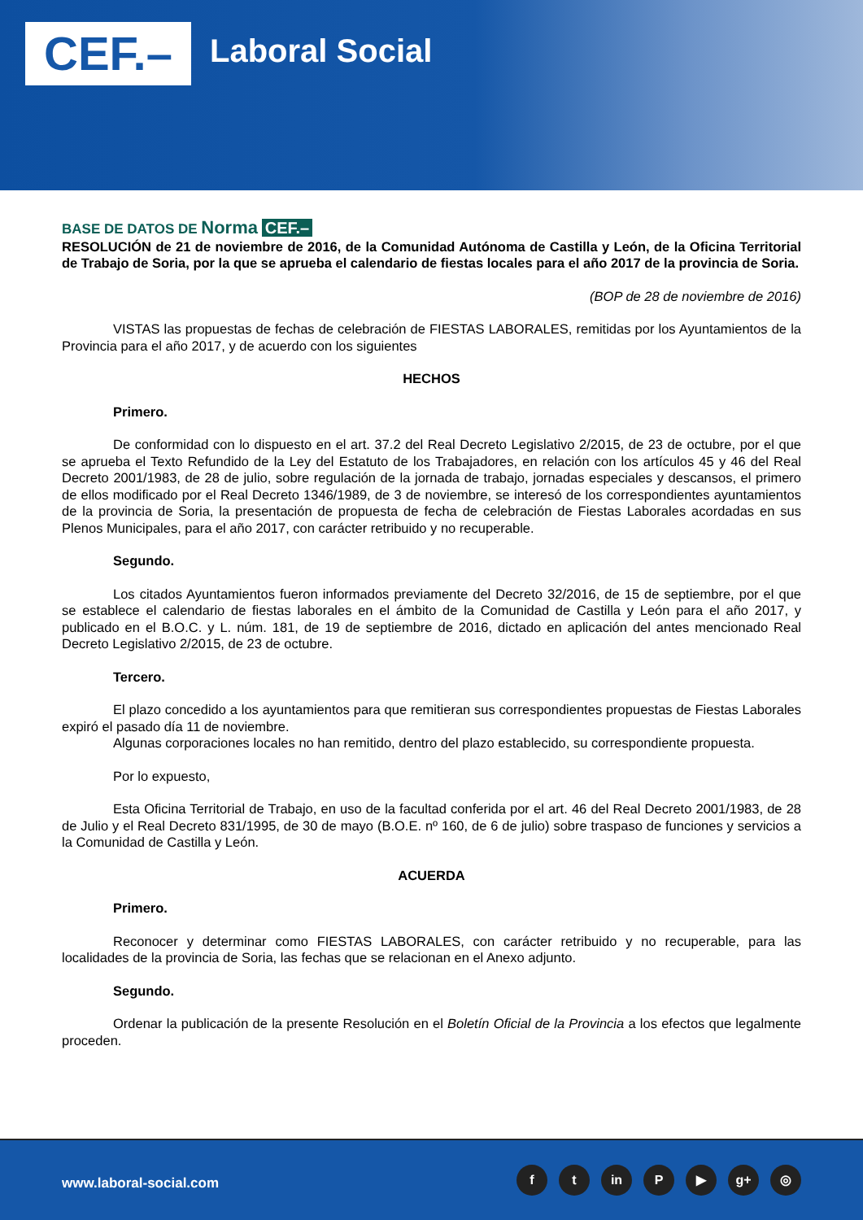CEF.– Laboral Social
BASE DE DATOS DE Norma CEF.–
RESOLUCIÓN de 21 de noviembre de 2016, de la Comunidad Autónoma de Castilla y León, de la Oficina Territorial de Trabajo de Soria, por la que se aprueba el calendario de fiestas locales para el año 2017 de la provincia de Soria.
(BOP de 28 de noviembre de 2016)
VISTAS las propuestas de fechas de celebración de FIESTAS LABORALES, remitidas por los Ayuntamientos de la Provincia para el año 2017, y de acuerdo con los siguientes
HECHOS
Primero.
De conformidad con lo dispuesto en el art. 37.2 del Real Decreto Legislativo 2/2015, de 23 de octubre, por el que se aprueba el Texto Refundido de la Ley del Estatuto de los Trabajadores, en relación con los artículos 45 y 46 del Real Decreto 2001/1983, de 28 de julio, sobre regulación de la jornada de trabajo, jornadas especiales y descansos, el primero de ellos modificado por el Real Decreto 1346/1989, de 3 de noviembre, se interesó de los correspondientes ayuntamientos de la provincia de Soria, la presentación de propuesta de fecha de celebración de Fiestas Laborales acordadas en sus Plenos Municipales, para el año 2017, con carácter retribuido y no recuperable.
Segundo.
Los citados Ayuntamientos fueron informados previamente del Decreto 32/2016, de 15 de septiembre, por el que se establece el calendario de fiestas laborales en el ámbito de la Comunidad de Castilla y León para el año 2017, y publicado en el B.O.C. y L. núm. 181, de 19 de septiembre de 2016, dictado en aplicación del antes mencionado Real Decreto Legislativo 2/2015, de 23 de octubre.
Tercero.
El plazo concedido a los ayuntamientos para que remitieran sus correspondientes propuestas de Fiestas Laborales expiró el pasado día 11 de noviembre.
Algunas corporaciones locales no han remitido, dentro del plazo establecido, su correspondiente propuesta.
Por lo expuesto,
Esta Oficina Territorial de Trabajo, en uso de la facultad conferida por el art. 46 del Real Decreto 2001/1983, de 28 de Julio y el Real Decreto 831/1995, de 30 de mayo (B.O.E. nº 160, de 6 de julio) sobre traspaso de funciones y servicios a la Comunidad de Castilla y León.
ACUERDA
Primero.
Reconocer y determinar como FIESTAS LABORALES, con carácter retribuido y no recuperable, para las localidades de la provincia de Soria, las fechas que se relacionan en el Anexo adjunto.
Segundo.
Ordenar la publicación de la presente Resolución en el Boletín Oficial de la Provincia a los efectos que legalmente proceden.
www.laboral-social.com
ft in P ▶ g+ ◎